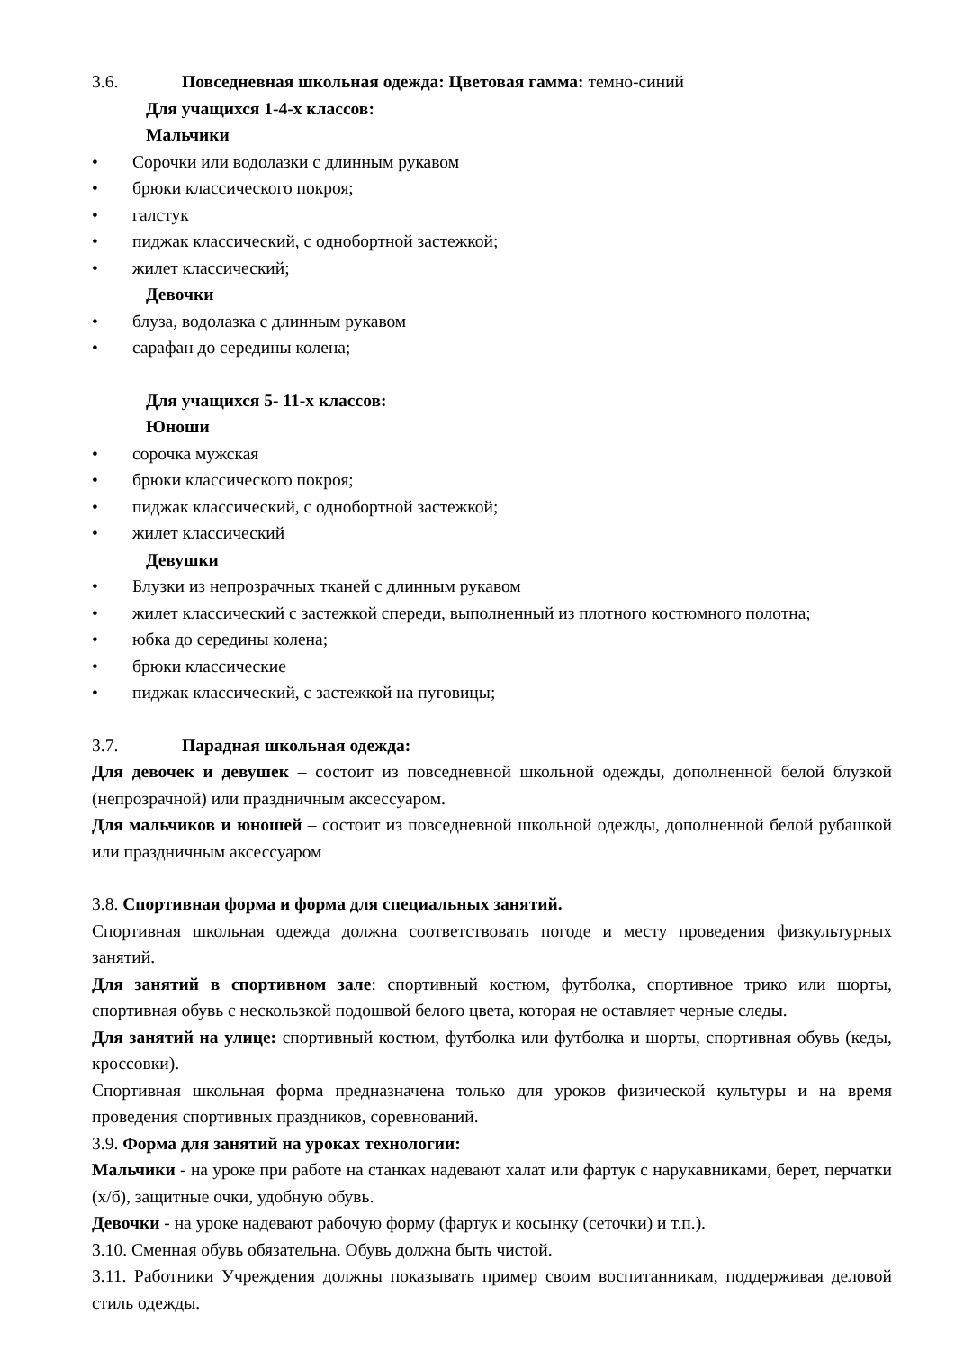3.6. Повседневная школьная одежда: Цветовая гамма: темно-синий
Для учащихся 1-4-х классов:
Мальчики
• Сорочки или водолазки с длинным рукавом
• брюки классического покроя;
• галстук
• пиджак классический, с однобортной застежкой;
• жилет классический;
Девочки
• блуза, водолазка с длинным рукавом
• сарафан до середины колена;
Для учащихся 5- 11-х классов:
Юноши
• сорочка мужская
• брюки классического покроя;
• пиджак классический, с однобортной застежкой;
• жилет классический
Девушки
• Блузки из непрозрачных тканей с длинным рукавом
• жилет классический с застежкой спереди, выполненный из плотного костюмного полотна;
• юбка до середины колена;
• брюки классические
• пиджак классический, с застежкой на пуговицы;
3.7. Парадная школьная одежда:
Для девочек и девушек – состоит из повседневной школьной одежды, дополненной белой блузкой (непрозрачной) или праздничным аксессуаром.
Для мальчиков и юношей – состоит из повседневной школьной одежды, дополненной белой рубашкой или праздничным аксессуаром
3.8. Спортивная форма и форма для специальных занятий.
Спортивная школьная одежда должна соответствовать погоде и месту проведения физкультурных занятий.
Для занятий в спортивном зале: спортивный костюм, футболка, спортивное трико или шорты, спортивная обувь с нескользкой подошвой белого цвета, которая не оставляет черные следы.
Для занятий на улице: спортивный костюм, футболка или футболка и шорты, спортивная обувь (кеды, кроссовки).
Спортивная школьная форма предназначена только для уроков физической культуры и на время проведения спортивных праздников, соревнований.
3.9. Форма для занятий на уроках технологии:
Мальчики - на уроке при работе на станках надевают халат или фартук с нарукавниками, берет, перчатки (х/б), защитные очки, удобную обувь.
Девочки - на уроке надевают рабочую форму (фартук и косынку (сеточки) и т.п.).
3.10. Сменная обувь обязательна. Обувь должна быть чистой.
3.11. Работники Учреждения должны показывать пример своим воспитанникам, поддерживая деловой стиль одежды.